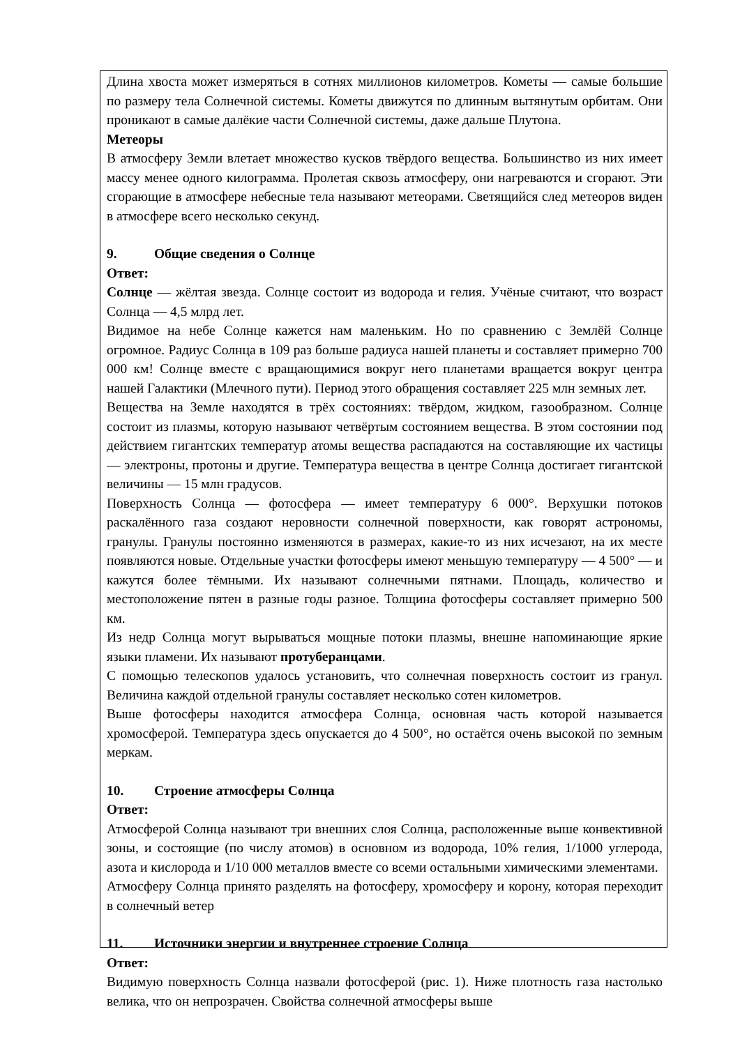Длина хвоста может измеряться в сотнях миллионов километров. Кометы — самые большие по размеру тела Солнечной системы. Кометы движутся по длинным вытянутым орбитам. Они проникают в самые далёкие части Солнечной системы, даже дальше Плутона.
Метеоры
В атмосферу Земли влетает множество кусков твёрдого вещества. Большинство из них имеет массу менее одного килограмма. Пролетая сквозь атмосферу, они нагреваются и сгорают. Эти сгорающие в атмосфере небесные тела называют метеорами. Светящийся след метеоров виден в атмосфере всего несколько секунд.
9. Общие сведения о Солнце
Ответ:
Солнце — жёлтая звезда. Солнце состоит из водорода и гелия. Учёные считают, что возраст Солнца — 4,5 млрд лет.
Видимое на небе Солнце кажется нам маленьким. Но по сравнению с Землёй Солнце огромное. Радиус Солнца в 109 раз больше радиуса нашей планеты и составляет примерно 700 000 км! Солнце вместе с вращающимися вокруг него планетами вращается вокруг центра нашей Галактики (Млечного пути). Период этого обращения составляет 225 млн земных лет.
Вещества на Земле находятся в трёх состояниях: твёрдом, жидком, газообразном. Солнце состоит из плазмы, которую называют четвёртым состоянием вещества. В этом состоянии под действием гигантских температур атомы вещества распадаются на составляющие их частицы — электроны, протоны и другие. Температура вещества в центре Солнца достигает гигантской величины — 15 млн градусов.
Поверхность Солнца — фотосфера — имеет температуру 6 000°. Верхушки потоков раскалённого газа создают неровности солнечной поверхности, как говорят астрономы, гранулы. Гранулы постоянно изменяются в размерах, какие-то из них исчезают, на их месте появляются новые. Отдельные участки фотосферы имеют меньшую температуру — 4 500° — и кажутся более тёмными. Их называют солнечными пятнами. Площадь, количество и местоположение пятен в разные годы разное. Толщина фотосферы составляет примерно 500 км.
Из недр Солнца могут вырываться мощные потоки плазмы, внешне напоминающие яркие языки пламени. Их называют протуберанцами.
С помощью телескопов удалось установить, что солнечная поверхность состоит из гранул. Величина каждой отдельной гранулы составляет несколько сотен километров.
Выше фотосферы находится атмосфера Солнца, основная часть которой называется хромосферой. Температура здесь опускается до 4 500°, но остаётся очень высокой по земным меркам.
10. Строение атмосферы Солнца
Ответ:
Атмосферой Солнца называют три внешних слоя Солнца, расположенные выше конвективной зоны, и состоящие (по числу атомов) в основном из водорода, 10% гелия, 1/1000 углерода, азота и кислорода и 1/10 000 металлов вместе со всеми остальными химическими элементами.
Атмосферу Солнца принято разделять на фотосферу, хромосферу и корону, которая переходит в солнечный ветер
11. Источники энергии и внутреннее строение Солнца
Ответ:
Видимую поверхность Солнца назвали фотосферой (рис. 1). Ниже плотность газа настолько велика, что он непрозрачен. Свойства солнечной атмосферы выше